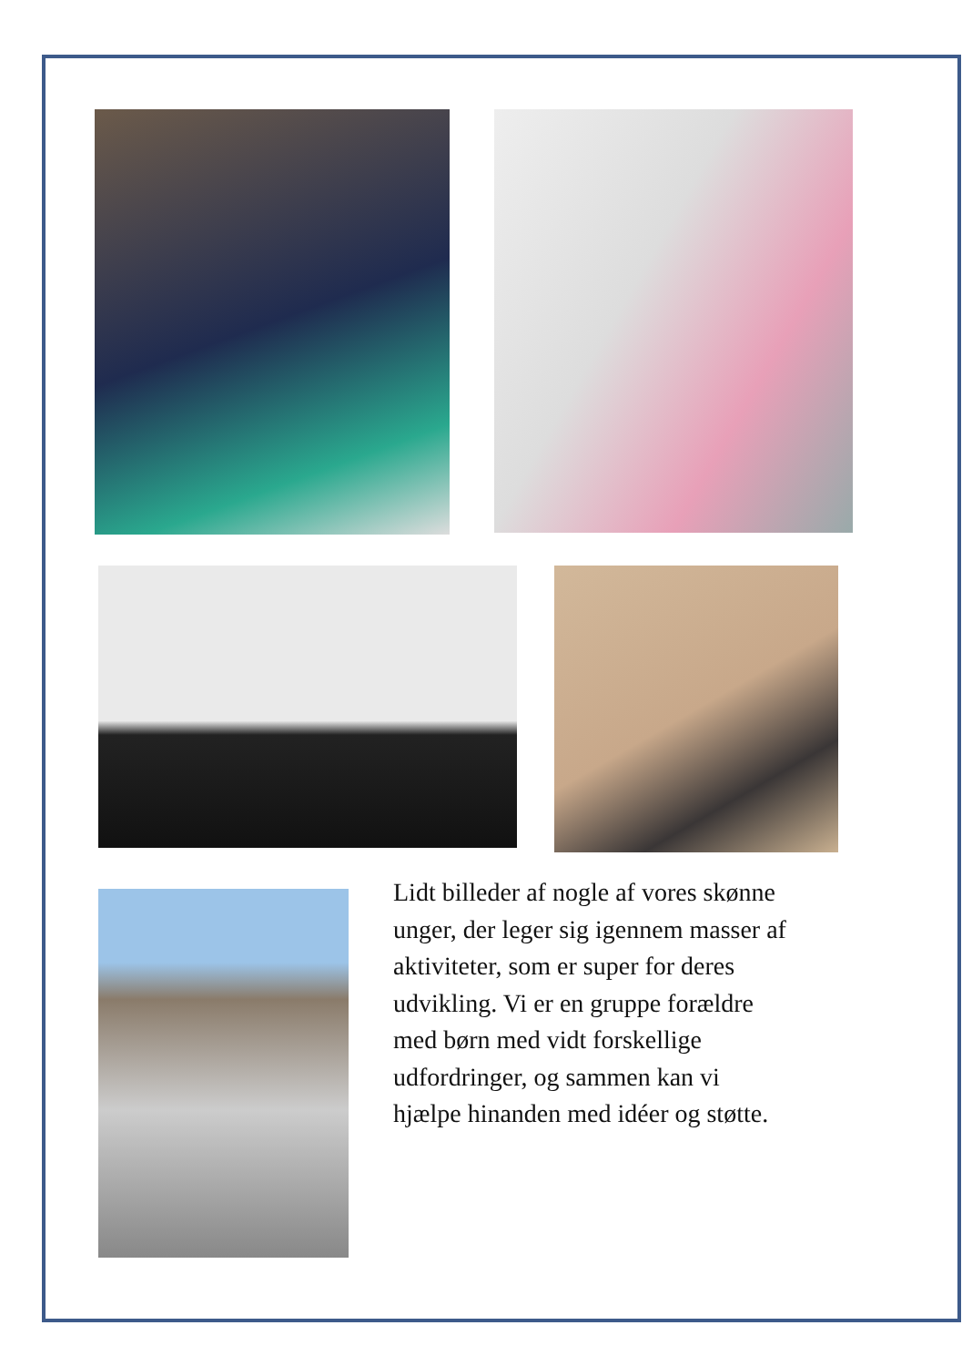Lidt billeder af nogle af vores skønne unger, der leger sig igennem masser af aktiviteter, som er super for deres udvikling. Vi er en gruppe forældre med børn med vidt forskellige udfordringer, og sammen kan vi hjælpe hinanden med idéer og støtte.